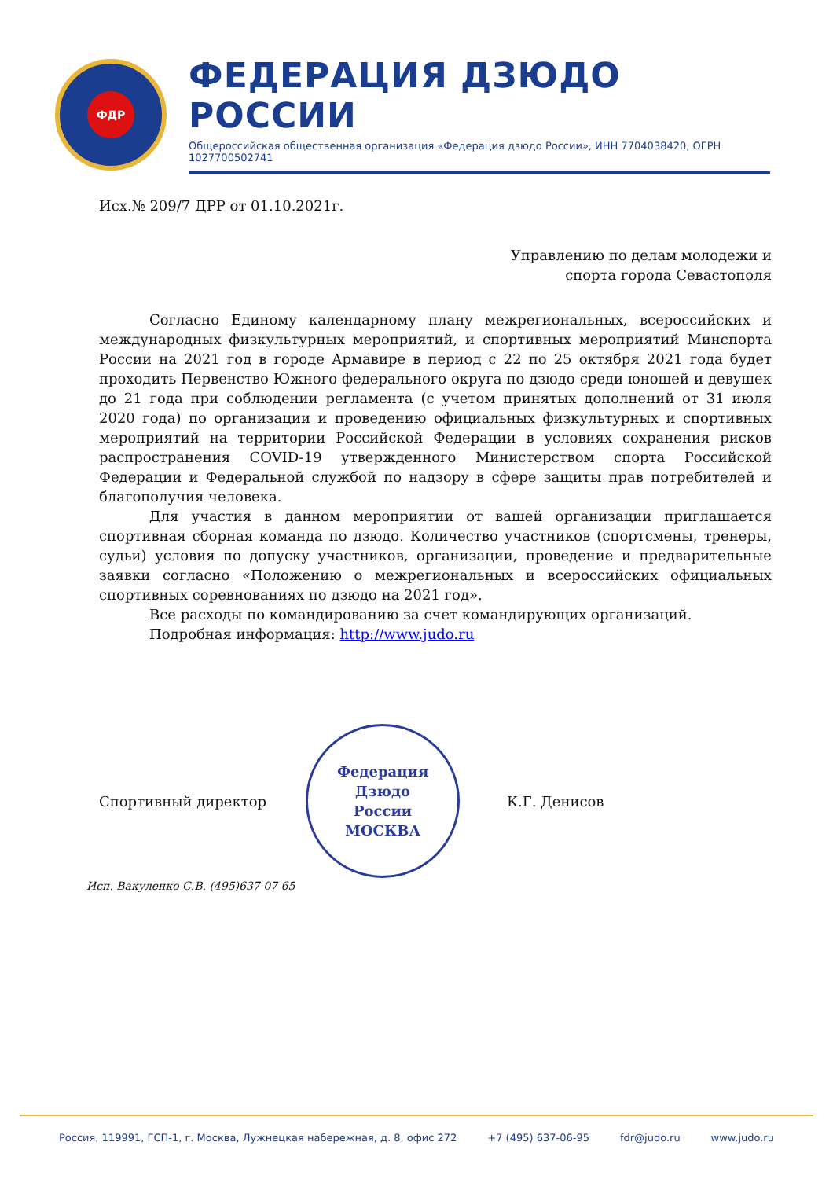ФДР
ФЕДЕРАЦИЯ ДЗЮДО РОССИИ
Общероссийская общественная организация «Федерация дзюдо России», ИНН 7704038420, ОГРН 1027700502741
Исх.№ 209/7 ДРР от 01.10.2021г.
Управлению по делам молодежи и
спорта города Севастополя
Согласно Единому календарному плану межрегиональных, всероссийских и международных физкультурных мероприятий, и спортивных мероприятий Минспорта России на 2021 год в городе Армавире в период с 22 по 25 октября 2021 года будет проходить Первенство Южного федерального округа по дзюдо среди юношей и девушек до 21 года при соблюдении регламента (с учетом принятых дополнений от 31 июля 2020 года) по организации и проведению официальных физкультурных и спортивных мероприятий на территории Российской Федерации в условиях сохранения рисков распространения COVID-19 утвержденного Министерством спорта Российской Федерации и Федеральной службой по надзору в сфере защиты прав потребителей и благополучия человека.
Для участия в данном мероприятии от вашей организации приглашается спортивная сборная команда по дзюдо. Количество участников (спортсмены, тренеры, судьи) условия по допуску участников, организации, проведение и предварительные заявки согласно «Положению о межрегиональных и всероссийских официальных спортивных соревнованиях по дзюдо на 2021 год».
Все расходы по командированию за счет командирующих организаций.
Подробная информация: http://www.judo.ru
Спортивный директор
Федерация
Дзюдо
России
МОСКВА
К.Г. Денисов
Исп. Вакуленко С.В. (495)637 07 65
Россия, 119991, ГСП-1, г. Москва, Лужнецкая набережная, д. 8, офис 272 +7 (495) 637-06-95 fdr@judo.ru www.judo.ru